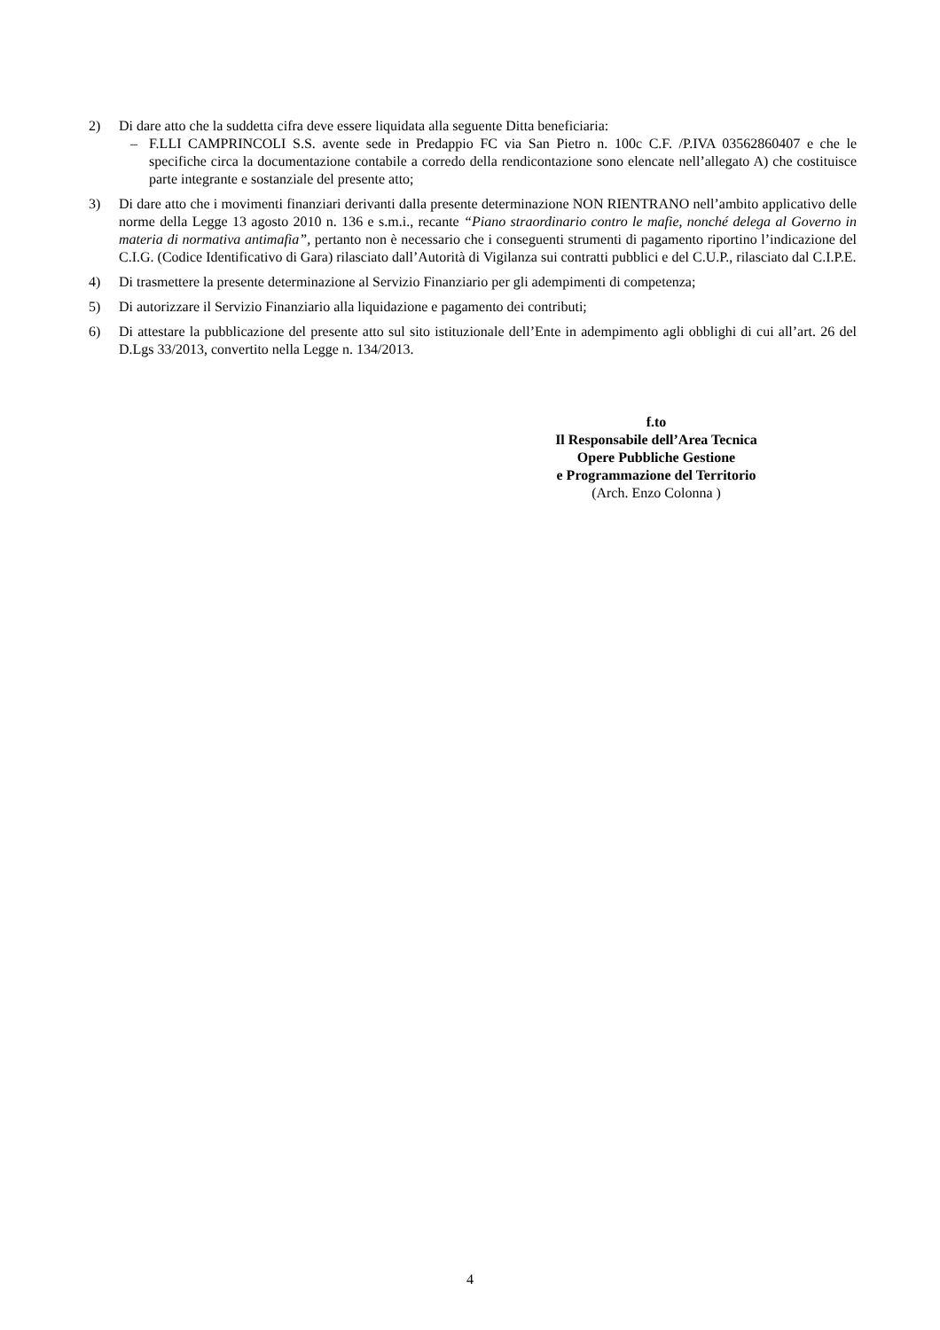2) Di dare atto che la suddetta cifra deve essere liquidata alla seguente Ditta beneficiaria:
– F.LLI CAMPRINCOLI S.S. avente sede in Predappio FC via San Pietro n. 100c C.F. /P.IVA 03562860407 e che le specifiche circa la documentazione contabile a corredo della rendicontazione sono elencate nell’allegato A) che costituisce parte integrante e sostanziale del presente atto;
3) Di dare atto che i movimenti finanziari derivanti dalla presente determinazione NON RIENTRANO nell’ambito applicativo delle norme della Legge 13 agosto 2010 n. 136 e s.m.i., recante “Piano straordinario contro le mafie, nonché delega al Governo in materia di normativa antimafia”, pertanto non è necessario che i conseguenti strumenti di pagamento riportino l’indicazione del C.I.G. (Codice Identificativo di Gara) rilasciato dall’Autorità di Vigilanza sui contratti pubblici e del C.U.P., rilasciato dal C.I.P.E.
4) Di trasmettere la presente determinazione al Servizio Finanziario per gli adempimenti di competenza;
5) Di autorizzare il Servizio Finanziario alla liquidazione e pagamento dei contributi;
6) Di attestare la pubblicazione del presente atto sul sito istituzionale dell’Ente in adempimento agli obblighi di cui all’art. 26 del D.Lgs 33/2013, convertito nella Legge n. 134/2013.
f.to
Il Responsabile dell’Area Tecnica
Opere Pubbliche Gestione
e Programmazione del Territorio
(Arch. Enzo Colonna )
4